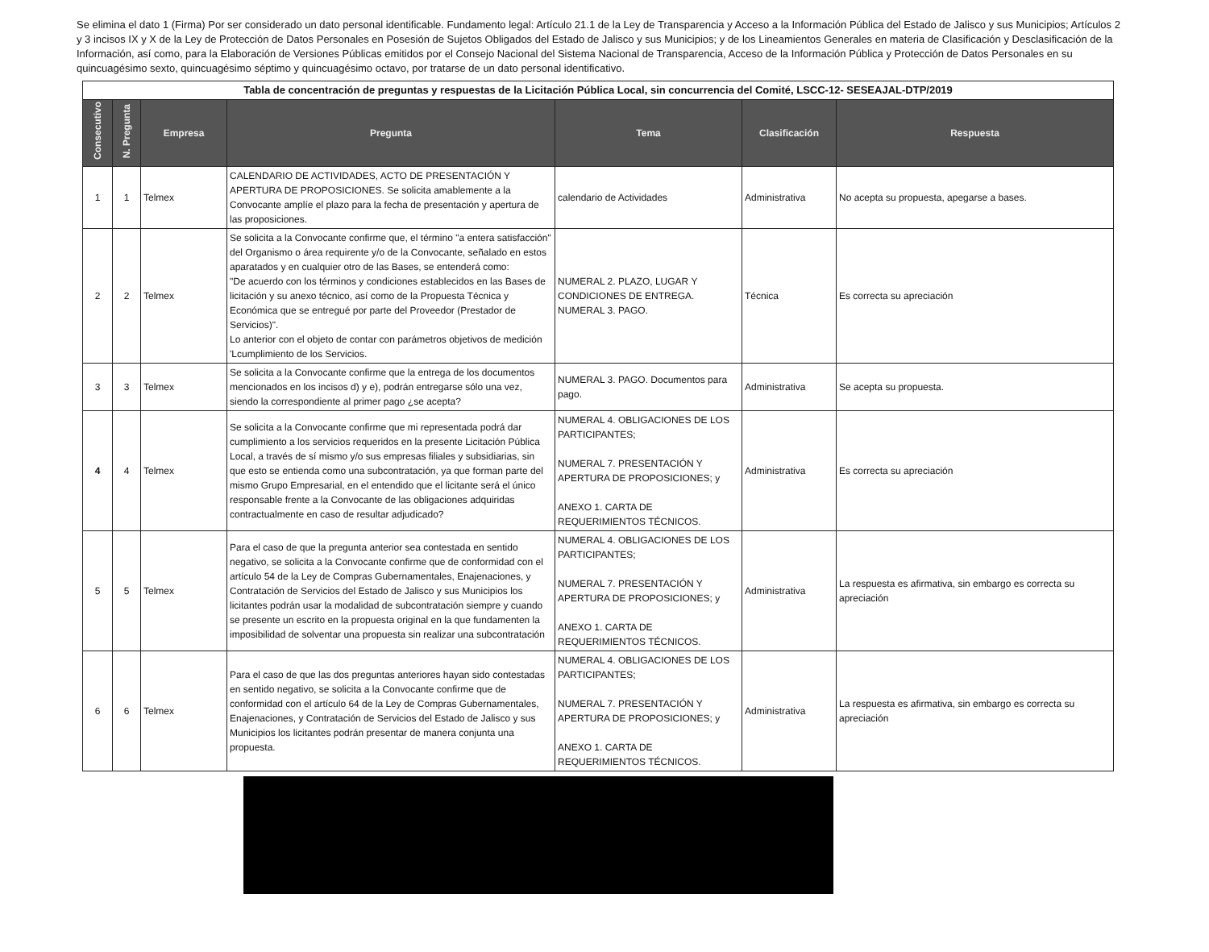Se elimina el dato 1 (Firma) Por ser considerado un dato personal identificable. Fundamento legal: Artículo 21.1 de la Ley de Transparencia y Acceso a la Información Pública del Estado de Jalisco y sus Municipios; Artículos 2 y 3 incisos IX y X de la Ley de Protección de Datos Personales en Posesión de Sujetos Obligados del Estado de Jalisco y sus Municipios; y de los Lineamientos Generales en materia de Clasificación y Desclasificación de la Información, así como, para la Elaboración de Versiones Públicas emitidos por el Consejo Nacional del Sistema Nacional de Transparencia, Acceso de la Información Pública y Protección de Datos Personales en su quincuagésimo sexto, quincuagésimo séptimo y quincuagésimo octavo, por tratarse de un dato personal identificativo.
| Tabla de concentración de preguntas y respuestas de la Licitación Pública Local, sin concurrencia del Comité, LSCC-12- SESEAJAL-DTP/2019 | | | | | | |
| --- | --- | --- | --- | --- | --- | --- |
| Consecutivo | N. Pregunta | Empresa | Pregunta | Tema | Clasificación | Respuesta |
| 1 | 1 | Telmex | CALENDARIO DE ACTIVIDADES, ACTO DE PRESENTACIÓN Y APERTURA DE PROPOSICIONES. Se solicita amablemente a la Convocante amplíe el plazo para la fecha de presentación y apertura de las proposiciones. | calendario de Actividades | Administrativa | No acepta su propuesta, apegarse a bases. |
| 2 | 2 | Telmex | Se solicita a la Convocante confirme que, el término "a entera satisfacción" del Organismo o área requirente y/o de la Convocante, señalado en estos aparatados y en cualquier otro de las Bases, se entenderá como: "De acuerdo con los términos y condiciones establecidos en las Bases de licitación y su anexo técnico, así como de la Propuesta Técnica y Económica que se entregué por parte del Proveedor (Prestador de Servicios)". Lo anterior con el objeto de contar con parámetros objetivos de medición 'Lcumplimiento de los Servicios. | NUMERAL 2. PLAZO, LUGAR Y CONDICIONES DE ENTREGA. NUMERAL 3. PAGO. | Técnica | Es correcta su apreciación |
| 3 | 3 | Telmex | Se solicita a la Convocante confirme que la entrega de los documentos mencionados en los incisos d) y e), podrán entregarse sólo una vez, siendo la correspondiente al primer pago ¿se acepta? | NUMERAL 3. PAGO. Documentos para pago. | Administrativa | Se acepta su propuesta. |
| 4 | 4 | Telmex | Se solicita a la Convocante confirme que mi representada podrá dar cumplimiento a los servicios requeridos en la presente Licitación Pública Local, a través de sí mismo y/o sus empresas filiales y subsidiarias, sin que esto se entienda como una subcontratación, ya que forman parte del mismo Grupo Empresarial, en el entendido que el licitante será el único responsable frente a la Convocante de las obligaciones adquiridas contractualmente en caso de resultar adjudicado? | NUMERAL 4. OBLIGACIONES DE LOS PARTICIPANTES; NUMERAL 7. PRESENTACIÓN Y APERTURA DE PROPOSICIONES; y ANEXO 1. CARTA DE REQUERIMIENTOS TÉCNICOS. | Administrativa | Es correcta su apreciación |
| 5 | 5 | Telmex | Para el caso de que la pregunta anterior sea contestada en sentido negativo, se solicita a la Convocante confirme que de conformidad con el artículo 54 de la Ley de Compras Gubernamentales, Enajenaciones, y Contratación de Servicios del Estado de Jalisco y sus Municipios los licitantes podrán usar la modalidad de subcontratación siempre y cuando se presente un escrito en la propuesta original en la que fundamenten la imposibilidad de solventar una propuesta sin realizar una subcontratación | NUMERAL 4. OBLIGACIONES DE LOS PARTICIPANTES; NUMERAL 7. PRESENTACIÓN Y APERTURA DE PROPOSICIONES; y ANEXO 1. CARTA DE REQUERIMIENTOS TÉCNICOS. | Administrativa | La respuesta es afirmativa, sin embargo es correcta su apreciación |
| 6 | 6 | Telmex | Para el caso de que las dos preguntas anteriores hayan sido contestadas en sentido negativo, se solicita a la Convocante confirme que de conformidad con el artículo 64 de la Ley de Compras Gubernamentales, Enajenaciones, y Contratación de Servicios del Estado de Jalisco y sus Municipios los licitantes podrán presentar de manera conjunta una propuesta. | NUMERAL 4. OBLIGACIONES DE LOS PARTICIPANTES; NUMERAL 7. PRESENTACIÓN Y APERTURA DE PROPOSICIONES; y ANEXO 1. CARTA DE REQUERIMIENTOS TÉCNICOS. | Administrativa | La respuesta es afirmativa, sin embargo es correcta su apreciación |